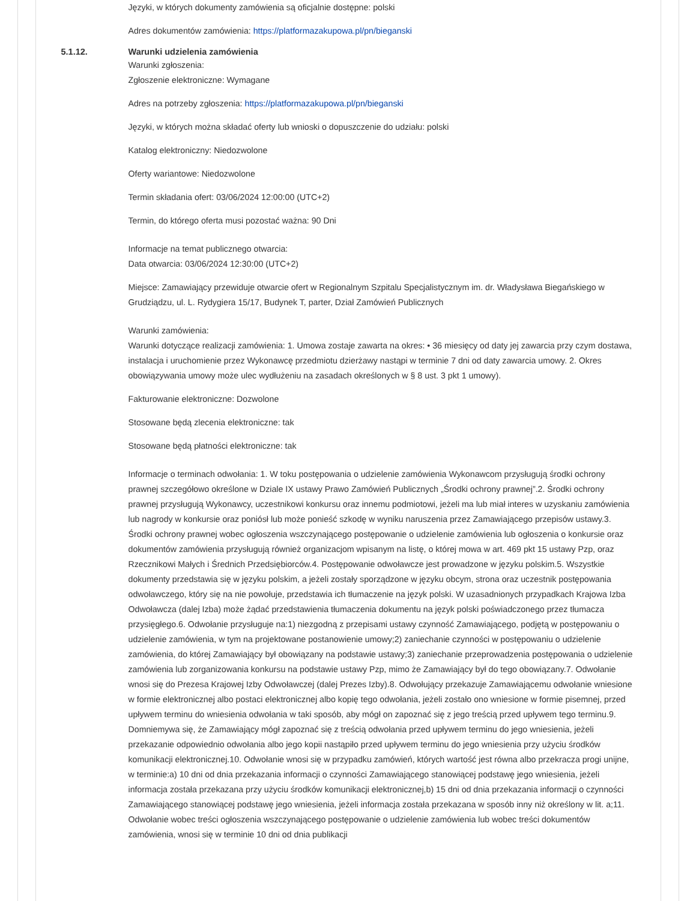Języki, w których dokumenty zamówienia są oficjalnie dostępne: polski
Adres dokumentów zamówienia: https://platformazakupowa.pl/pn/bieganski
5.1.12. Warunki udzielenia zamówienia
Warunki zgłoszenia:
Zgłoszenie elektroniczne: Wymagane
Adres na potrzeby zgłoszenia: https://platformazakupowa.pl/pn/bieganski
Języki, w których można składać oferty lub wnioski o dopuszczenie do udziału: polski
Katalog elektroniczny: Niedozwolone
Oferty wariantowe: Niedozwolone
Termin składania ofert: 03/06/2024 12:00:00 (UTC+2)
Termin, do którego oferta musi pozostać ważna: 90 Dni
Informacje na temat publicznego otwarcia:
Data otwarcia: 03/06/2024 12:30:00 (UTC+2)
Miejsce: Zamawiający przewiduje otwarcie ofert w Regionalnym Szpitalu Specjalistycznym im. dr. Władysława Biegańskiego w Grudziądzu, ul. L. Rydygiera 15/17, Budynek T, parter, Dział Zamówień Publicznych
Warunki zamówienia:
Warunki dotyczące realizacji zamówienia: 1. Umowa zostaje zawarta na okres: • 36 miesięcy od daty jej zawarcia przy czym dostawa, instalacja i uruchomienie przez Wykonawcę przedmiotu dzierżawy nastąpi w terminie 7 dni od daty zawarcia umowy. 2. Okres obowiązywania umowy może ulec wydłużeniu na zasadach określonych w § 8 ust. 3 pkt 1 umowy).
Fakturowanie elektroniczne: Dozwolone
Stosowane będą zlecenia elektroniczne: tak
Stosowane będą płatności elektroniczne: tak
Informacje o terminach odwołania: 1. W toku postępowania o udzielenie zamówienia Wykonawcom przysługują środki ochrony prawnej szczegółowo określone w Dziale IX ustawy Prawo Zamówień Publicznych „Środki ochrony prawnej”.2. Środki ochrony prawnej przysługują Wykonawcy, uczestnikowi konkursu oraz innemu podmiotowi, jeżeli ma lub miał interes w uzyskaniu zamówienia lub nagrody w konkursie oraz poniósł lub może ponieść szkodę w wyniku naruszenia przez Zamawiającego przepisów ustawy.3. Środki ochrony prawnej wobec ogłoszenia wszczynającego postępowanie o udzielenie zamówienia lub ogłoszenia o konkursie oraz dokumentów zamówienia przysługują również organizacjom wpisanym na listę, o której mowa w art. 469 pkt 15 ustawy Pzp, oraz Rzecznikowi Małych i Średnich Przedsiębiorców.4. Postępowanie odwoławcze jest prowadzone w języku polskim.5. Wszystkie dokumenty przedstawia się w języku polskim, a jeżeli zostały sporządzone w języku obcym, strona oraz uczestnik postępowania odwoławczego, który się na nie powołuje, przedstawia ich tłumaczenie na język polski. W uzasadnionych przypadkach Krajowa Izba Odwoławcza (dalej Izba) może żądać przedstawienia tłumaczenia dokumentu na język polski poświadczonego przez tłumacza przysięgłego.6. Odwołanie przysługuje na:1) niezgodną z przepisami ustawy czynność Zamawiającego, podjętą w postępowaniu o udzielenie zamówienia, w tym na projektowane postanowienie umowy;2) zaniechanie czynności w postępowaniu o udzielenie zamówienia, do której Zamawiający był obowiązany na podstawie ustawy;3) zaniechanie przeprowadzenia postępowania o udzielenie zamówienia lub zorganizowania konkursu na podstawie ustawy Pzp, mimo że Zamawiający był do tego obowiązany.7. Odwołanie wnosi się do Prezesa Krajowej Izby Odwoławczej (dalej Prezes Izby).8. Odwołujący przekazuje Zamawiającemu odwołanie wniesione w formie elektronicznej albo postaci elektronicznej albo kopię tego odwołania, jeżeli zostało ono wniesione w formie pisemnej, przed upływem terminu do wniesienia odwołania w taki sposób, aby mógł on zapoznać się z jego treścią przed upływem tego terminu.9. Domniemywa się, że Zamawiający mógł zapoznać się z treścią odwołania przed upływem terminu do jego wniesienia, jeżeli przekazanie odpowiednio odwołania albo jego kopii nastąpiło przed upływem terminu do jego wniesienia przy użyciu środków komunikacji elektronicznej.10. Odwołanie wnosi się w przypadku zamówień, których wartość jest równa albo przekracza progi unijne, w terminie:a) 10 dni od dnia przekazania informacji o czynności Zamawiającego stanowiącej podstawę jego wniesienia, jeżeli informacja została przekazana przy użyciu środków komunikacji elektronicznej,b) 15 dni od dnia przekazania informacji o czynności Zamawiającego stanowiącej podstawę jego wniesienia, jeżeli informacja została przekazana w sposób inny niż określony w lit. a;11. Odwołanie wobec treści ogłoszenia wszczynającego postępowanie o udzielenie zamówienia lub wobec treści dokumentów zamówienia, wnosi się w terminie 10 dni od dnia publikacji